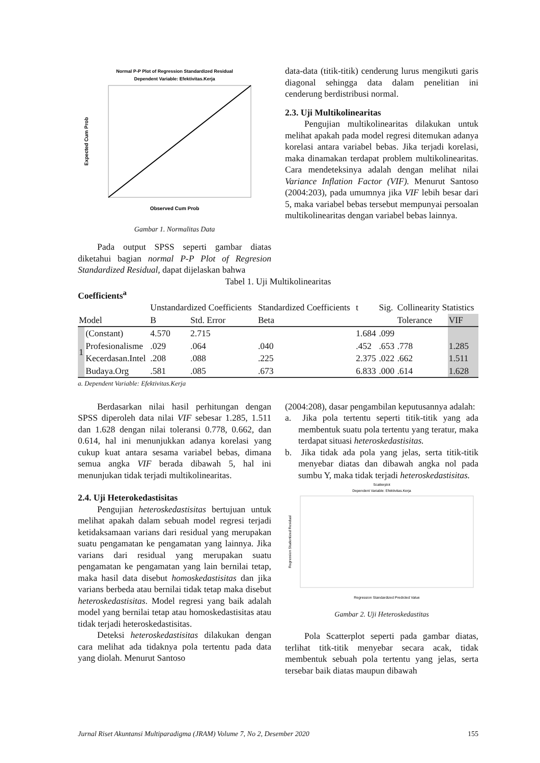Normal P-P Plot of Regression Standardized Residual
Dependent Variable: Efektivitas.Kerja
Observed Cum Prob
Expected Cum Prob
Gambar 1. Normalitas Data
Pada output SPSS seperti gambar diatas diketahui bagian normal P-P Plot of Regresion Standardized Residual, dapat dijelaskan bahwa
data-data (titik-titik) cenderung lurus mengikuti garis diagonal sehingga data dalam penelitian ini cenderung berdistribusi normal.
2.3. Uji Multikolinearitas
Pengujian multikolinearitas dilakukan untuk melihat apakah pada model regresi ditemukan adanya korelasi antara variabel bebas. Jika terjadi korelasi, maka dinamakan terdapat problem multikolinearitas. Cara mendeteksinya adalah dengan melihat nilai Variance Inflation Factor (VIF). Menurut Santoso (2004:203), pada umumnya jika VIF lebih besar dari 5, maka variabel bebas tersebut mempunyai persoalan multikolinearitas dengan variabel bebas lainnya.
Tabel 1. Uji Multikolinearitas
Coefficients<sup>a</sup>
| Model | | Unstandardized Coefficients | | Standardized Coefficients | t | Sig. | Collinearity Statistics | |
| --- | --- | --- | --- | --- | --- | --- | --- | --- |
| | | B | Std. Error | Beta | | | Tolerance | VIF |
| 1 | (Constant) | 4.570 | 2.715 | | 1.684 | .099 | | |
| | Profesionalisme | .029 | .064 | .040 | .452 | .653 | .778 | 1.285 |
| | Kecerdasan.Intel | .208 | .088 | .225 | 2.375 | .022 | .662 | 1.511 |
| | Budaya.Org | .581 | .085 | .673 | 6.833 | .000 | .614 | 1.628 |
a. Dependent Variable: Efektivitas.Kerja
Berdasarkan nilai hasil perhitungan dengan SPSS diperoleh data nilai VIF sebesar 1.285, 1.511 dan 1.628 dengan nilai toleransi 0.778, 0.662, dan 0.614, hal ini menunjukkan adanya korelasi yang cukup kuat antara sesama variabel bebas, dimana semua angka VIF berada dibawah 5, hal ini menunjukan tidak terjadi multikolinearitas.
2.4. Uji Heterokedastisitas
Pengujian heteroskedastisitas bertujuan untuk melihat apakah dalam sebuah model regresi terjadi ketidaksamaan varians dari residual yang merupakan suatu pengamatan ke pengamatan yang lainnya. Jika varians dari residual yang merupakan suatu pengamatan ke pengamatan yang lain bernilai tetap, maka hasil data disebut homoskedastisitas dan jika varians berbeda atau bernilai tidak tetap maka disebut heteroskedastisitas. Model regresi yang baik adalah model yang bernilai tetap atau homoskedastisitas atau tidak terjadi heteroskedastisitas.
Deteksi heteroskedastisitas dilakukan dengan cara melihat ada tidaknya pola tertentu pada data yang diolah. Menurut Santoso
(2004:208), dasar pengambilan keputusannya adalah:
a. Jika pola tertentu seperti titik-titik yang ada membentuk suatu pola tertentu yang teratur, maka terdapat situasi heteroskedastisitas.
b. Jika tidak ada pola yang jelas, serta titik-titik menyebar diatas dan dibawah angka nol pada sumbu Y, maka tidak terjadi heteroskedastisitas.
Scatterplot
Dependent Variable: Efektivitas.Kerja
Regression Standardized Predicted Value
Regression Studentized Residual
Gambar 2. Uji Heteroskedastitas
Pola Scatterplot seperti pada gambar diatas, terlihat titk-titik menyebar secara acak, tidak membentuk sebuah pola tertentu yang jelas, serta tersebar baik diatas maupun dibawah
Jurnal Riset Akuntansi Multiparadigma (JRAM) Volume 7, No 2, Desember 2020 155